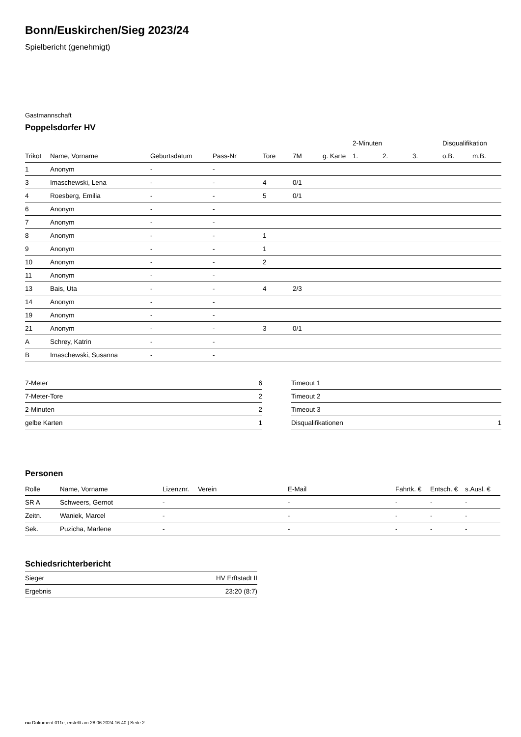Bonn/Euskirchen/Sieg 2023/24
Spielbericht (genehmigt)
Gastmannschaft
Poppelsdorfer HV
| | | | | | | | 2-Minuten | | | Disqualifikation | |
| --- | --- | --- | --- | --- | --- | --- | --- | --- | --- | --- | --- |
| Trikot | Name, Vorname | Geburtsdatum | Pass-Nr | Tore | 7M | g. Karte | 1. | 2. | 3. | o.B. | m.B. |
| 1 | Anonym | - | - | | | | | | | | |
| 3 | Imaschewski, Lena | - | - | 4 | 0/1 | | | | | | |
| 4 | Roesberg, Emilia | - | - | 5 | 0/1 | | | | | | |
| 6 | Anonym | - | - | | | | | | | | |
| 7 | Anonym | - | - | | | | | | | | |
| 8 | Anonym | - | - | 1 | | | | | | | |
| 9 | Anonym | - | - | 1 | | | | | | | |
| 10 | Anonym | - | - | 2 | | | | | | | |
| 11 | Anonym | - | - | | | | | | | | |
| 13 | Bais, Uta | - | - | 4 | 2/3 | | | | | | |
| 14 | Anonym | - | - | | | | | | | | |
| 19 | Anonym | - | - | | | | | | | | |
| 21 | Anonym | - | - | 3 | 0/1 | | | | | | |
| A | Schrey, Katrin | - | - | | | | | | | | |
| B | Imaschewski, Susanna | - | - | | | | | | | | |
| 7-Meter | 6 |
| 7-Meter-Tore | 2 |
| 2-Minuten | 2 |
| gelbe Karten | 1 |
| Timeout 1 | |
| Timeout 2 | |
| Timeout 3 | |
| Disqualifikationen | 1 |
Personen
| Rolle | Name, Vorname | Lizenznr. | Verein | E-Mail | Fahrtk. € | Entsch. € | s.Ausl. € |
| --- | --- | --- | --- | --- | --- | --- | --- |
| SR A | Schweers, Gernot | - | | - | - | - | - |
| Zeitn. | Waniek, Marcel | - | | - | - | - | - |
| Sek. | Puzicha, Marlene | - | | - | - | - | - |
Schiedsrichterbericht
| Sieger | HV Erftstadt II |
| Ergebnis | 23:20 (8:7) |
nu.Dokument 011e, erstellt am 28.06.2024 16:40 | Seite 2